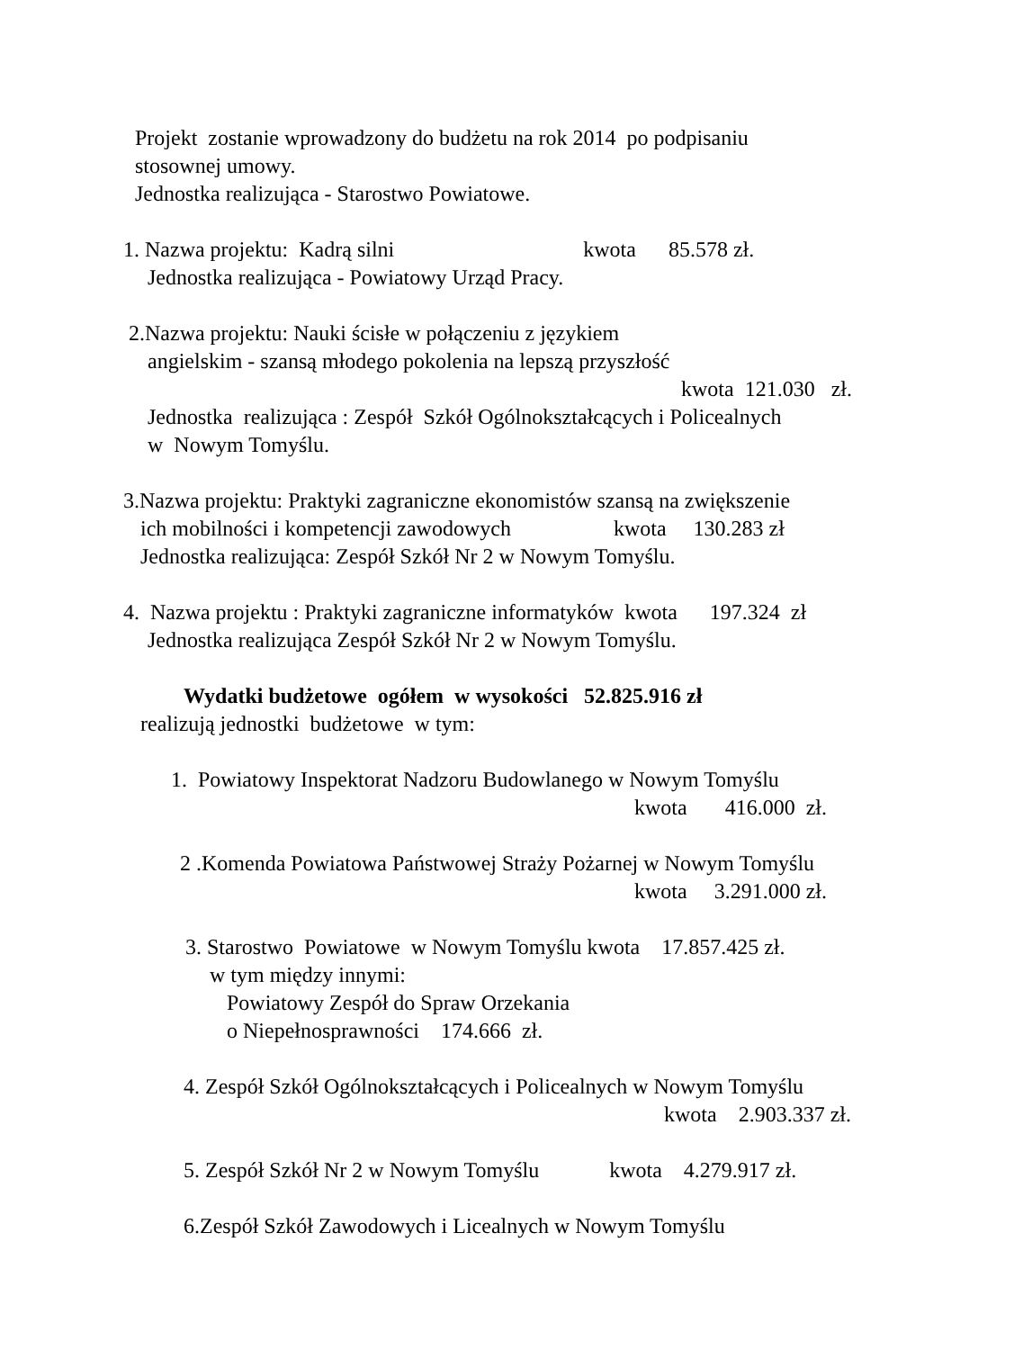Projekt zostanie wprowadzony do budżetu na rok 2014 po podpisaniu
stosownej umowy.
Jednostka realizująca - Starostwo Powiatowe.
1. Nazwa projektu: Kadrą silni kwota 85.578 zł.
Jednostka realizująca - Powiatowy Urząd Pracy.
2.Nazwa projektu: Nauki ścisłe w połączeniu z językiem
angielskim - szansą młodego pokolenia na lepszą przyszłość
kwota 121.030 zł.
Jednostka realizująca : Zespół Szkół Ogólnokształcących i Policealnych
w Nowym Tomyślu.
3.Nazwa projektu: Praktyki zagraniczne ekonomistów szansą na zwiększenie
ich mobilności i kompetencji zawodowych kwota 130.283 zł
Jednostka realizująca: Zespół Szkół Nr 2 w Nowym Tomyślu.
4. Nazwa projektu : Praktyki zagraniczne informatyków kwota 197.324 zł
Jednostka realizująca Zespół Szkół Nr 2 w Nowym Tomyślu.
Wydatki budżetowe ogółem w wysokości 52.825.916 zł
realizują jednostki budżetowe w tym:
1. Powiatowy Inspektorat Nadzoru Budowlanego w Nowym Tomyślu
kwota 416.000 zł.
2 .Komenda Powiatowa Państwowej Straży Pożarnej w Nowym Tomyślu
kwota 3.291.000 zł.
3. Starostwo Powiatowe w Nowym Tomyślu kwota 17.857.425 zł.
w tym między innymi:
Powiatowy Zespół do Spraw Orzekania
o Niepełnosprawności 174.666 zł.
4. Zespół Szkół Ogólnokształcących i Policealnych w Nowym Tomyślu
kwota 2.903.337 zł.
5. Zespół Szkół Nr 2 w Nowym Tomyślu kwota 4.279.917 zł.
6.Zespół Szkół Zawodowych i Licealnych w Nowym Tomyślu